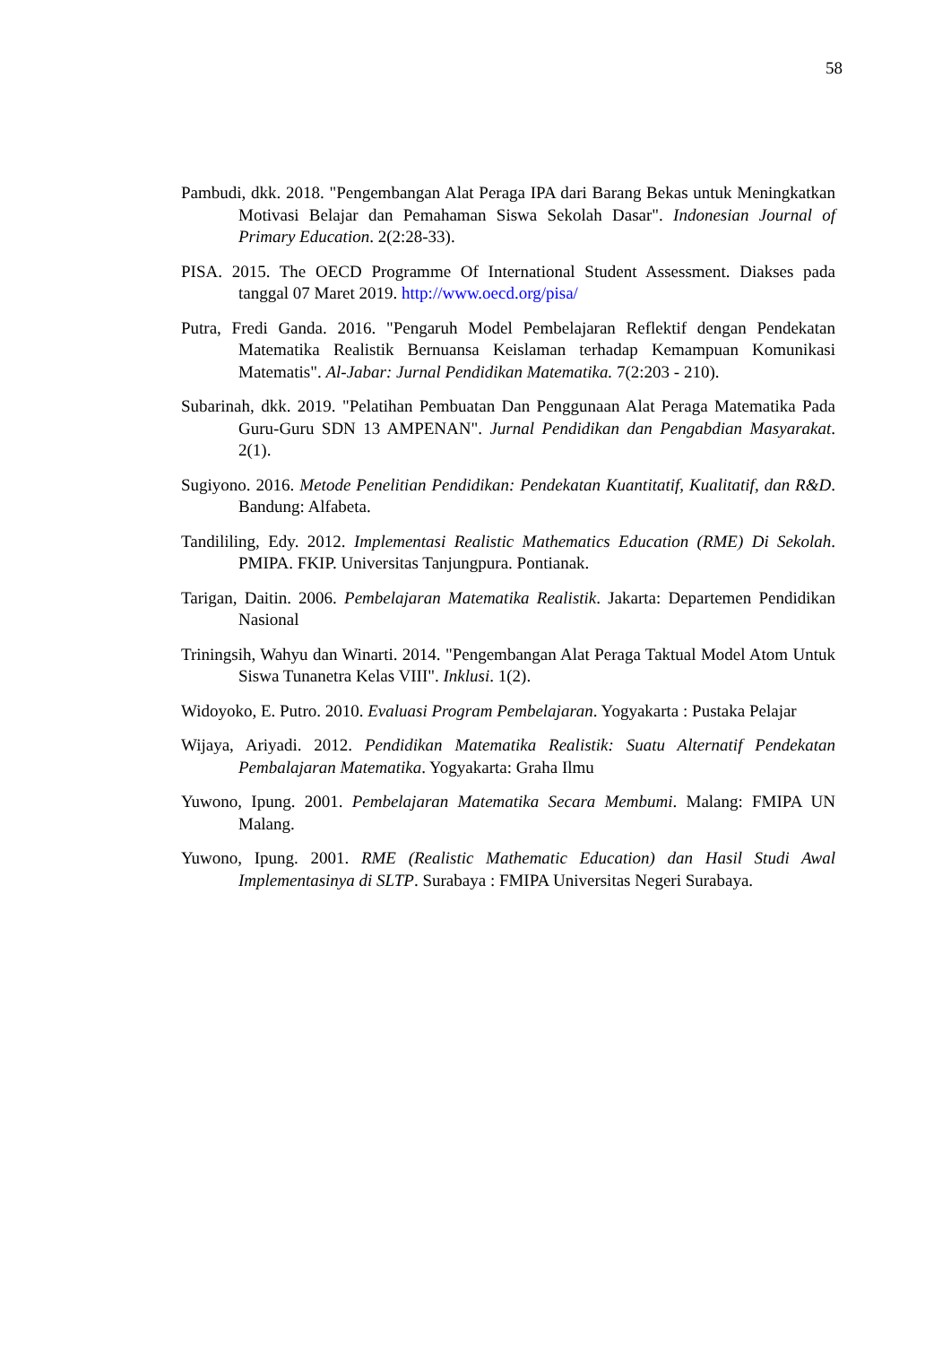58
Pambudi, dkk. 2018. "Pengembangan Alat Peraga IPA dari Barang Bekas untuk Meningkatkan Motivasi Belajar dan Pemahaman Siswa Sekolah Dasar". Indonesian Journal of Primary Education. 2(2:28-33).
PISA. 2015. The OECD Programme Of International Student Assessment. Diakses pada tanggal 07 Maret 2019. http://www.oecd.org/pisa/
Putra, Fredi Ganda. 2016. "Pengaruh Model Pembelajaran Reflektif dengan Pendekatan Matematika Realistik Bernuansa Keislaman terhadap Kemampuan Komunikasi Matematis". Al-Jabar: Jurnal Pendidikan Matematika. 7(2:203 - 210).
Subarinah, dkk. 2019. "Pelatihan Pembuatan Dan Penggunaan Alat Peraga Matematika Pada Guru-Guru SDN 13 AMPENAN". Jurnal Pendidikan dan Pengabdian Masyarakat. 2(1).
Sugiyono. 2016. Metode Penelitian Pendidikan: Pendekatan Kuantitatif, Kualitatif, dan R&D. Bandung: Alfabeta.
Tandililing, Edy. 2012. Implementasi Realistic Mathematics Education (RME) Di Sekolah. PMIPA. FKIP. Universitas Tanjungpura. Pontianak.
Tarigan, Daitin. 2006. Pembelajaran Matematika Realistik. Jakarta: Departemen Pendidikan Nasional
Triningsih, Wahyu dan Winarti. 2014. "Pengembangan Alat Peraga Taktual Model Atom Untuk Siswa Tunanetra Kelas VIII". Inklusi. 1(2).
Widoyoko, E. Putro. 2010. Evaluasi Program Pembelajaran. Yogyakarta : Pustaka Pelajar
Wijaya, Ariyadi. 2012. Pendidikan Matematika Realistik: Suatu Alternatif Pendekatan Pembalajaran Matematika. Yogyakarta: Graha Ilmu
Yuwono, Ipung. 2001. Pembelajaran Matematika Secara Membumi. Malang: FMIPA UN Malang.
Yuwono, Ipung. 2001. RME (Realistic Mathematic Education) dan Hasil Studi Awal Implementasinya di SLTP. Surabaya : FMIPA Universitas Negeri Surabaya.